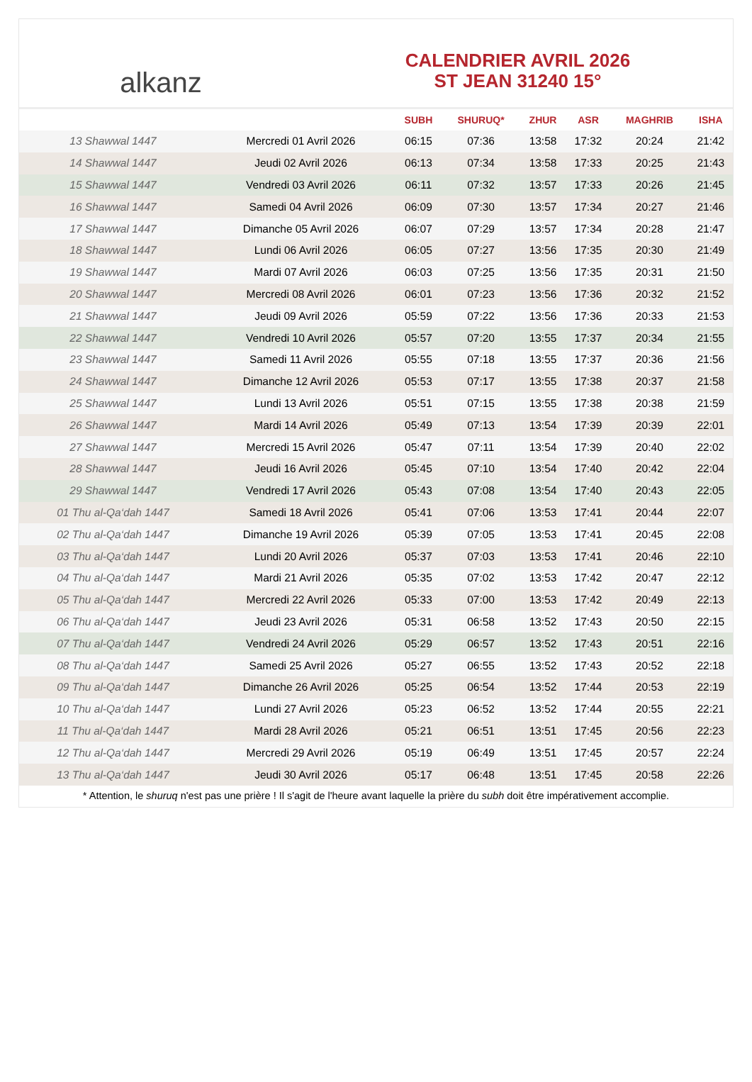alkanz
CALENDRIER AVRIL 2026
ST JEAN 31240 15°
| | | SUBH | SHURUQ* | ZHUR | ASR | MAGHRIB | ISHA |
| --- | --- | --- | --- | --- | --- | --- | --- |
| 13 Shawwal 1447 | Mercredi 01 Avril 2026 | 06:15 | 07:36 | 13:58 | 17:32 | 20:24 | 21:42 |
| 14 Shawwal 1447 | Jeudi 02 Avril 2026 | 06:13 | 07:34 | 13:58 | 17:33 | 20:25 | 21:43 |
| 15 Shawwal 1447 | Vendredi 03 Avril 2026 | 06:11 | 07:32 | 13:57 | 17:33 | 20:26 | 21:45 |
| 16 Shawwal 1447 | Samedi 04 Avril 2026 | 06:09 | 07:30 | 13:57 | 17:34 | 20:27 | 21:46 |
| 17 Shawwal 1447 | Dimanche 05 Avril 2026 | 06:07 | 07:29 | 13:57 | 17:34 | 20:28 | 21:47 |
| 18 Shawwal 1447 | Lundi 06 Avril 2026 | 06:05 | 07:27 | 13:56 | 17:35 | 20:30 | 21:49 |
| 19 Shawwal 1447 | Mardi 07 Avril 2026 | 06:03 | 07:25 | 13:56 | 17:35 | 20:31 | 21:50 |
| 20 Shawwal 1447 | Mercredi 08 Avril 2026 | 06:01 | 07:23 | 13:56 | 17:36 | 20:32 | 21:52 |
| 21 Shawwal 1447 | Jeudi 09 Avril 2026 | 05:59 | 07:22 | 13:56 | 17:36 | 20:33 | 21:53 |
| 22 Shawwal 1447 | Vendredi 10 Avril 2026 | 05:57 | 07:20 | 13:55 | 17:37 | 20:34 | 21:55 |
| 23 Shawwal 1447 | Samedi 11 Avril 2026 | 05:55 | 07:18 | 13:55 | 17:37 | 20:36 | 21:56 |
| 24 Shawwal 1447 | Dimanche 12 Avril 2026 | 05:53 | 07:17 | 13:55 | 17:38 | 20:37 | 21:58 |
| 25 Shawwal 1447 | Lundi 13 Avril 2026 | 05:51 | 07:15 | 13:55 | 17:38 | 20:38 | 21:59 |
| 26 Shawwal 1447 | Mardi 14 Avril 2026 | 05:49 | 07:13 | 13:54 | 17:39 | 20:39 | 22:01 |
| 27 Shawwal 1447 | Mercredi 15 Avril 2026 | 05:47 | 07:11 | 13:54 | 17:39 | 20:40 | 22:02 |
| 28 Shawwal 1447 | Jeudi 16 Avril 2026 | 05:45 | 07:10 | 13:54 | 17:40 | 20:42 | 22:04 |
| 29 Shawwal 1447 | Vendredi 17 Avril 2026 | 05:43 | 07:08 | 13:54 | 17:40 | 20:43 | 22:05 |
| 01 Thu al-Qa‘dah 1447 | Samedi 18 Avril 2026 | 05:41 | 07:06 | 13:53 | 17:41 | 20:44 | 22:07 |
| 02 Thu al-Qa‘dah 1447 | Dimanche 19 Avril 2026 | 05:39 | 07:05 | 13:53 | 17:41 | 20:45 | 22:08 |
| 03 Thu al-Qa‘dah 1447 | Lundi 20 Avril 2026 | 05:37 | 07:03 | 13:53 | 17:41 | 20:46 | 22:10 |
| 04 Thu al-Qa‘dah 1447 | Mardi 21 Avril 2026 | 05:35 | 07:02 | 13:53 | 17:42 | 20:47 | 22:12 |
| 05 Thu al-Qa‘dah 1447 | Mercredi 22 Avril 2026 | 05:33 | 07:00 | 13:53 | 17:42 | 20:49 | 22:13 |
| 06 Thu al-Qa‘dah 1447 | Jeudi 23 Avril 2026 | 05:31 | 06:58 | 13:52 | 17:43 | 20:50 | 22:15 |
| 07 Thu al-Qa‘dah 1447 | Vendredi 24 Avril 2026 | 05:29 | 06:57 | 13:52 | 17:43 | 20:51 | 22:16 |
| 08 Thu al-Qa‘dah 1447 | Samedi 25 Avril 2026 | 05:27 | 06:55 | 13:52 | 17:43 | 20:52 | 22:18 |
| 09 Thu al-Qa‘dah 1447 | Dimanche 26 Avril 2026 | 05:25 | 06:54 | 13:52 | 17:44 | 20:53 | 22:19 |
| 10 Thu al-Qa‘dah 1447 | Lundi 27 Avril 2026 | 05:23 | 06:52 | 13:52 | 17:44 | 20:55 | 22:21 |
| 11 Thu al-Qa‘dah 1447 | Mardi 28 Avril 2026 | 05:21 | 06:51 | 13:51 | 17:45 | 20:56 | 22:23 |
| 12 Thu al-Qa‘dah 1447 | Mercredi 29 Avril 2026 | 05:19 | 06:49 | 13:51 | 17:45 | 20:57 | 22:24 |
| 13 Thu al-Qa‘dah 1447 | Jeudi 30 Avril 2026 | 05:17 | 06:48 | 13:51 | 17:45 | 20:58 | 22:26 |
* Attention, le shuruq n'est pas une prière ! Il s'agit de l'heure avant laquelle la prière du subh doit être impérativement accomplie.